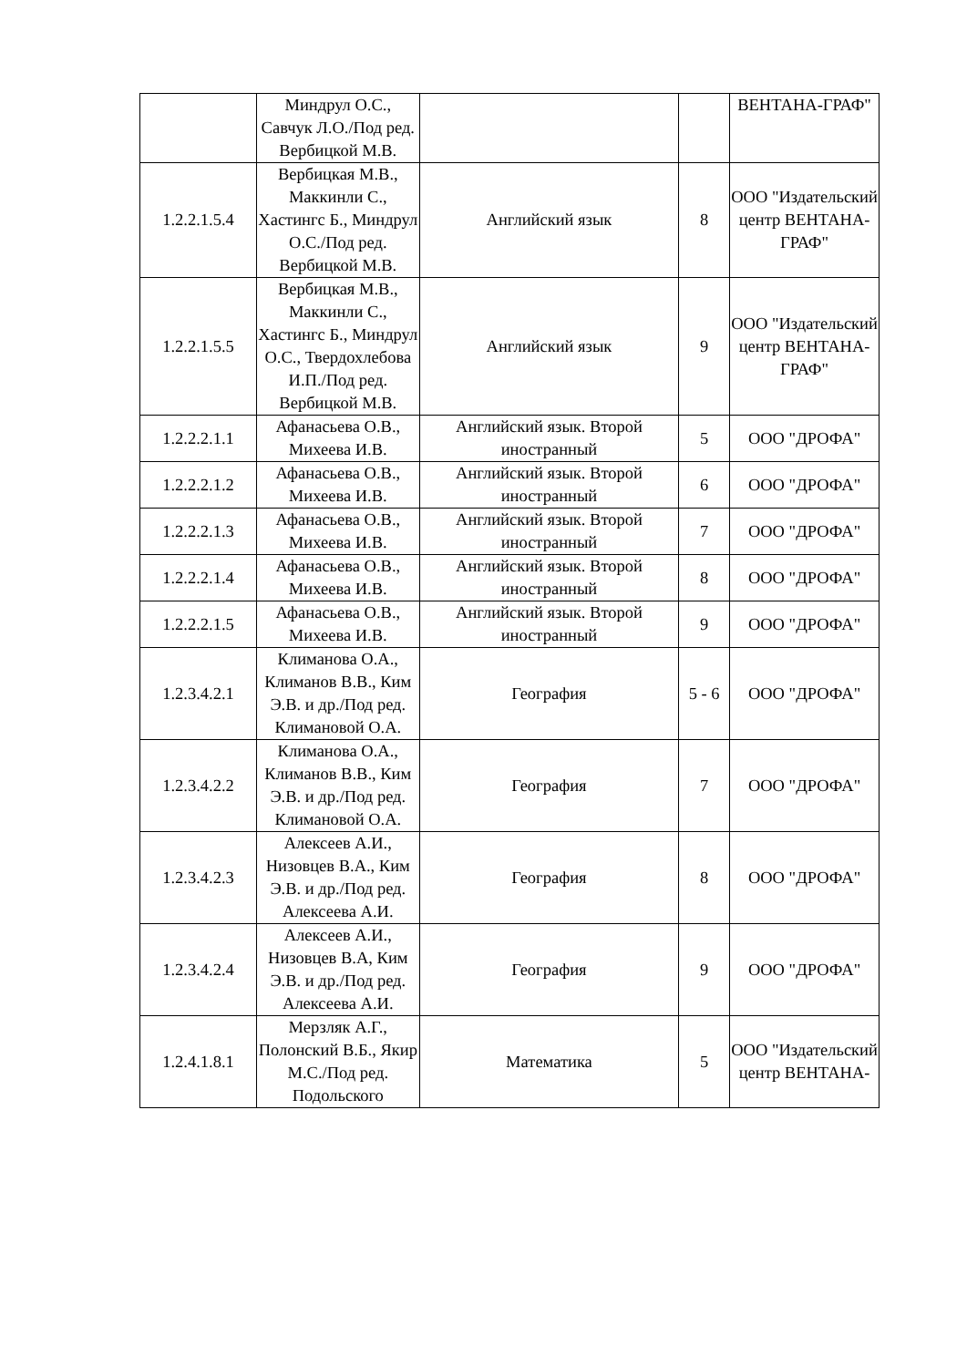| | Миндрул О.С., Савчук Л.О./Под ред. Вербицкой М.В. | | | ВЕНТАНА-ГРАФ" |
| 1.2.2.1.5.4 | Вербицкая М.В., Маккинли С., Хастингс Б., Миндрул О.С./Под ред. Вербицкой М.В. | Английский язык | 8 | ООО "Издательский центр ВЕНТАНА-ГРАФ" |
| 1.2.2.1.5.5 | Вербицкая М.В., Маккинли С., Хастингс Б., Миндрул О.С., Твердохлебова И.П./Под ред. Вербицкой М.В. | Английский язык | 9 | ООО "Издательский центр ВЕНТАНА-ГРАФ" |
| 1.2.2.2.1.1 | Афанасьева О.В., Михеева И.В. | Английский язык. Второй иностранный | 5 | ООО "ДРОФА" |
| 1.2.2.2.1.2 | Афанасьева О.В., Михеева И.В. | Английский язык. Второй иностранный | 6 | ООО "ДРОФА" |
| 1.2.2.2.1.3 | Афанасьева О.В., Михеева И.В. | Английский язык. Второй иностранный | 7 | ООО "ДРОФА" |
| 1.2.2.2.1.4 | Афанасьева О.В., Михеева И.В. | Английский язык. Второй иностранный | 8 | ООО "ДРОФА" |
| 1.2.2.2.1.5 | Афанасьева О.В., Михеева И.В. | Английский язык. Второй иностранный | 9 | ООО "ДРОФА" |
| 1.2.3.4.2.1 | Климанова О.А., Климанов В.В., Ким Э.В. и др./Под ред. Климановой О.А. | География | 5 - 6 | ООО "ДРОФА" |
| 1.2.3.4.2.2 | Климанова О.А., Климанов В.В., Ким Э.В. и др./Под ред. Климановой О.А. | География | 7 | ООО "ДРОФА" |
| 1.2.3.4.2.3 | Алексеев А.И., Низовцев В.А., Ким Э.В. и др./Под ред. Алексеева А.И. | География | 8 | ООО "ДРОФА" |
| 1.2.3.4.2.4 | Алексеев А.И., Низовцев В.А, Ким Э.В. и др./Под ред. Алексеева А.И. | География | 9 | ООО "ДРОФА" |
| 1.2.4.1.8.1 | Мерзляк А.Г., Полонский В.Б., Якир М.С./Под ред. Подольского | Математика | 5 | ООО "Издательский центр ВЕНТАНА- |